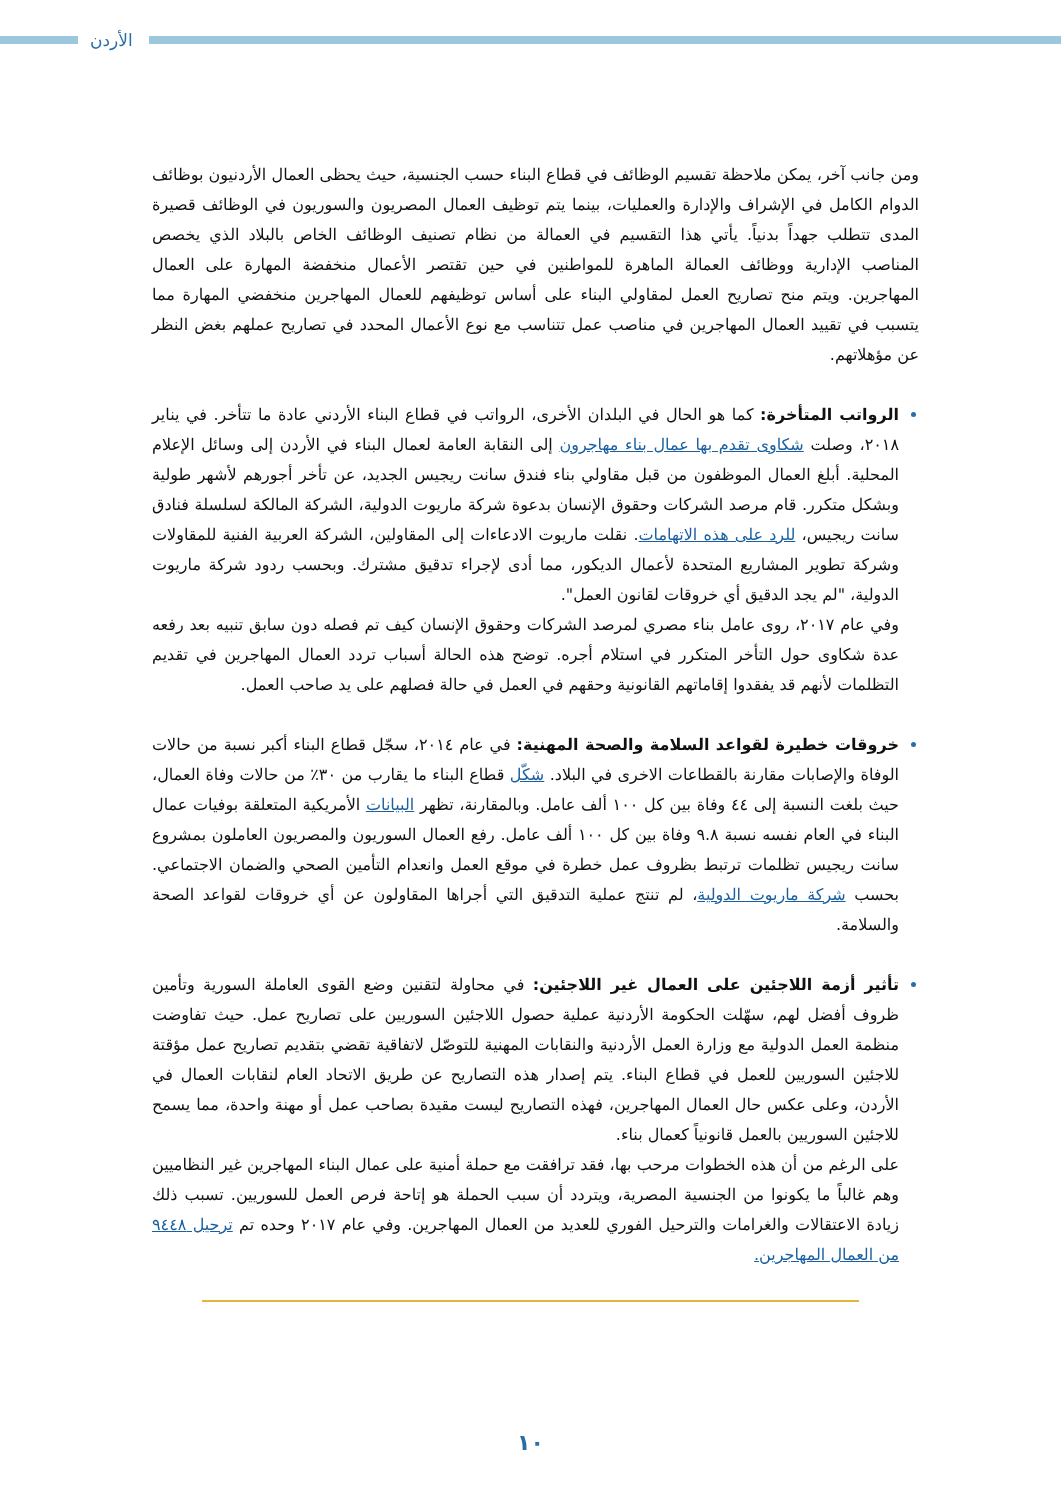الأردن
ومن جانب آخر، يمكن ملاحظة تقسيم الوظائف في قطاع البناء حسب الجنسية، حيث يحظى العمال الأردنيون بوظائف الدوام الكامل في الإشراف والإدارة والعمليات، بينما يتم توظيف العمال المصريون والسوريون في الوظائف قصيرة المدى تتطلب جهداً بدنياً. يأتي هذا التقسيم في العمالة من نظام تصنيف الوظائف الخاص بالبلاد الذي يخصص المناصب الإدارية ووظائف العمالة الماهرة للمواطنين في حين تقتصر الأعمال منخفضة المهارة على العمال المهاجرين. ويتم منح تصاريح العمل لمقاولي البناء على أساس توظيفهم للعمال المهاجرين منخفضي المهارة مما يتسبب في تقييد العمال المهاجرين في مناصب عمل تتناسب مع نوع الأعمال المحدد في تصاريح عملهم بغض النظر عن مؤهلاتهم.
الرواتب المتأخرة: كما هو الحال في البلدان الأخرى، الرواتب في قطاع البناء الأردني عادة ما تتأخر. في يناير ٢٠١٨، وصلت شكاوى تقدم بها عمال بناء مهاجرون إلى النقابة العامة لعمال البناء في الأردن إلى وسائل الإعلام المحلية. أبلغ العمال الموظفون من قبل مقاولي بناء فندق سانت ريجيس الجديد، عن تأخر أجورهم لأشهر طولية وبشكل متكرر. قام مرصد الشركات وحقوق الإنسان بدعوة شركة ماريوت الدولية، الشركة المالكة لسلسلة فنادق سانت ريجيس، للرد على هذه الاتهامات. نقلت ماريوت الادعاءات إلى المقاولين، الشركة العربية الفنية للمقاولات وشركة تطوير المشاريع المتحدة لأعمال الديكور، مما أدى لإجراء تدقيق مشترك. وبحسب ردود شركة ماريوت الدولية، "لم يجد الدقيق أي خروقات لقانون العمل".
وفي عام ٢٠١٧، روى عامل بناء مصري لمرصد الشركات وحقوق الإنسان كيف تم فصله دون سابق تنبيه بعد رفعه عدة شكاوى حول التأخر المتكرر في استلام أجره. توضح هذه الحالة أسباب تردد العمال المهاجرين في تقديم التظلمات لأنهم قد يفقدوا إقاماتهم القانونية وحقهم في العمل في حالة فصلهم على يد صاحب العمل.
خروقات خطيرة لقواعد السلامة والصحة المهنية: في عام ٢٠١٤، سجّل قطاع البناء أكبر نسبة من حالات الوفاة والإصابات مقارنة بالقطاعات الاخرى في البلاد. شكّل قطاع البناء ما يقارب من ٣٠٪ من حالات وفاة العمال، حيث بلغت النسبة إلى ٤٤ وفاة بين كل ١٠٠ ألف عامل. وبالمقارنة، تظهر البيانات الأمريكية المتعلقة بوفيات عمال البناء في العام نفسه نسبة ٩.٨ وفاة بين كل ١٠٠ ألف عامل. رفع العمال السوريون والمصريون العاملون بمشروع سانت ريجيس تظلمات ترتبط بظروف عمل خطرة في موقع العمل وانعدام التأمين الصحي والضمان الاجتماعي. بحسب شركة ماريوت الدولية، لم تنتج عملية التدقيق التي أجراها المقاولون عن أي خروقات لقواعد الصحة والسلامة.
تأثير أزمة اللاجئين على العمال غير اللاجئين: في محاولة لتقنين وضع القوى العاملة السورية وتأمين ظروف أفضل لهم، سهّلت الحكومة الأردنية عملية حصول اللاجئين السوريين على تصاريح عمل. حيث تفاوضت منظمة العمل الدولية مع وزارة العمل الأردنية والنقابات المهنية للتوصّل لاتفاقية تقضي بتقديم تصاريح عمل مؤقتة للاجئين السوريين للعمل في قطاع البناء. يتم إصدار هذه التصاريح عن طريق الاتحاد العام لنقابات العمال في الأردن، وعلى عكس حال العمال المهاجرين، فهذه التصاريح ليست مقيدة بصاحب عمل أو مهنة واحدة، مما يسمح للاجئين السوريين بالعمل قانونياً كعمال بناء.
على الرغم من أن هذه الخطوات مرحب بها، فقد ترافقت مع حملة أمنية على عمال البناء المهاجرين غير النظاميين وهم غالباً ما يكونوا من الجنسية المصرية، ويتردد أن سبب الحملة هو إتاحة فرص العمل للسوريين. تسبب ذلك زيادة الاعتقالات والغرامات والترحيل الفوري للعديد من العمال المهاجرين. وفي عام ٢٠١٧ وحده تم ترحيل ٩٤٤٨ من العمال المهاجرين.
١٠